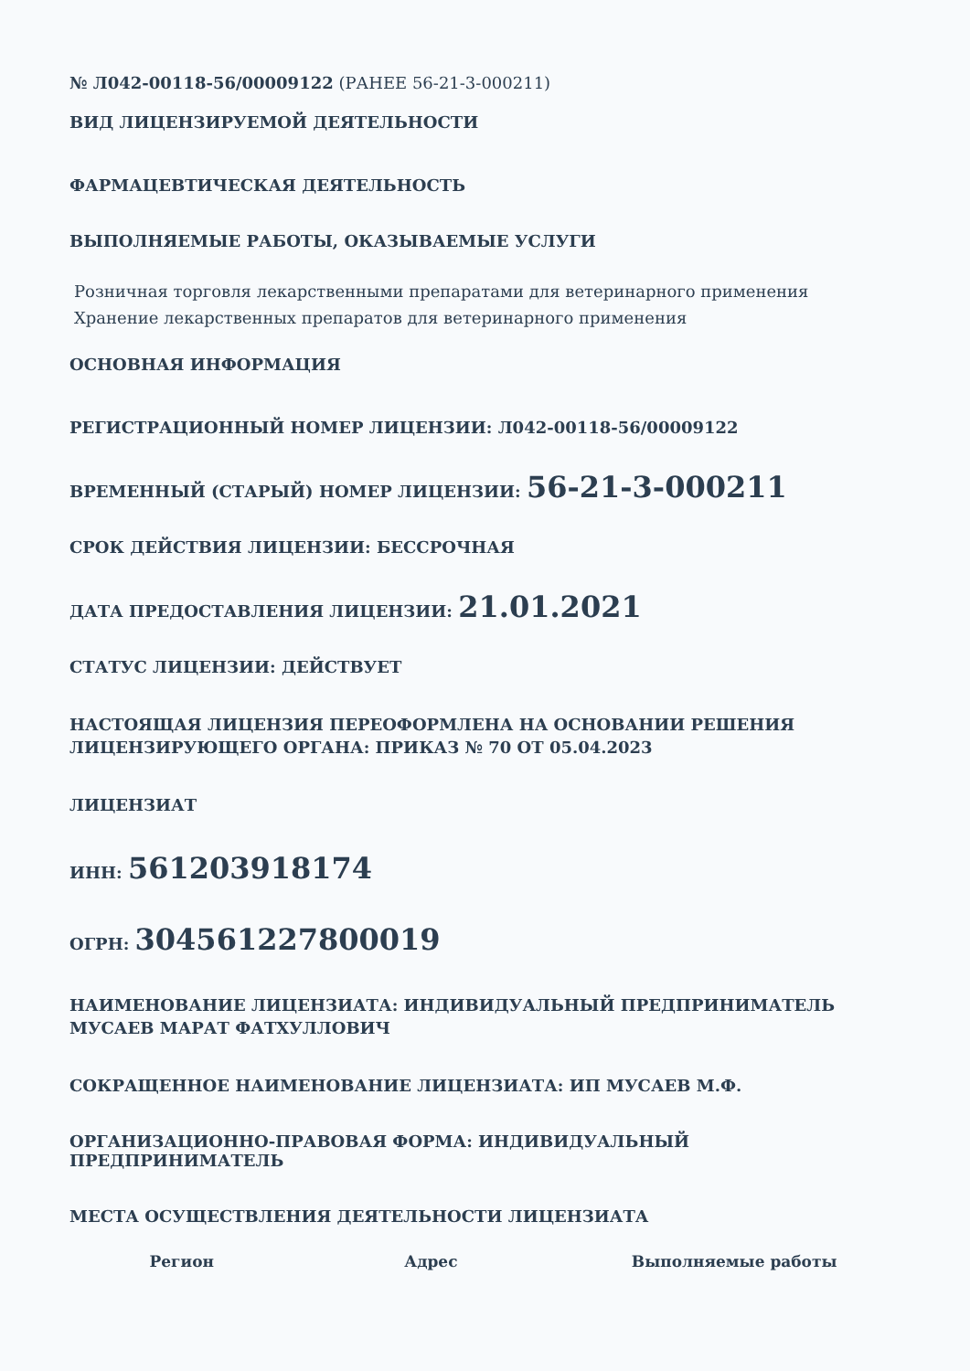№ Л042-00118-56/00009122 (РАНЕЕ 56-21-3-000211)
ВИД ЛИЦЕНЗИРУЕМОЙ ДЕЯТЕЛЬНОСТИ
ФАРМАЦЕВТИЧЕСКАЯ ДЕЯТЕЛЬНОСТЬ
ВЫПОЛНЯЕМЫЕ РАБОТЫ, ОКАЗЫВАЕМЫЕ УСЛУГИ
Розничная торговля лекарственными препаратами для ветеринарного применения
Хранение лекарственных препаратов для ветеринарного применения
ОСНОВНАЯ ИНФОРМАЦИЯ
РЕГИСТРАЦИОННЫЙ НОМЕР ЛИЦЕНЗИИ: Л042-00118-56/00009122
ВРЕМЕННЫЙ (СТАРЫЙ) НОМЕР ЛИЦЕНЗИИ: 56-21-3-000211
СРОК ДЕЙСТВИЯ ЛИЦЕНЗИИ: БЕССРОЧНАЯ
ДАТА ПРЕДОСТАВЛЕНИЯ ЛИЦЕНЗИИ: 21.01.2021
СТАТУС ЛИЦЕНЗИИ: ДЕЙСТВУЕТ
НАСТОЯЩАЯ ЛИЦЕНЗИЯ ПЕРЕОФОРМЛЕНА НА ОСНОВАНИИ РЕШЕНИЯ ЛИЦЕНЗИРУЮЩЕГО ОРГАНА: ПРИКАЗ № 70 ОТ 05.04.2023
ЛИЦЕНЗИАТ
ИНН: 561203918174
ОГРН: 304561227800019
НАИМЕНОВАНИЕ ЛИЦЕНЗИАТА: ИНДИВИДУАЛЬНЫЙ ПРЕДПРИНИМАТЕЛЬ МУСАЕВ МАРАТ ФАТХУЛЛОВИЧ
СОКРАЩЕННОЕ НАИМЕНОВАНИЕ ЛИЦЕНЗИАТА: ИП МУСАЕВ М.Ф.
ОРГАНИЗАЦИОННО-ПРАВОВАЯ ФОРМА: ИНДИВИДУАЛЬНЫЙ ПРЕДПРИНИМАТЕЛЬ
МЕСТА ОСУЩЕСТВЛЕНИЯ ДЕЯТЕЛЬНОСТИ ЛИЦЕНЗИАТА
| Регион | Адрес | Выполняемые работы |
| --- | --- | --- |